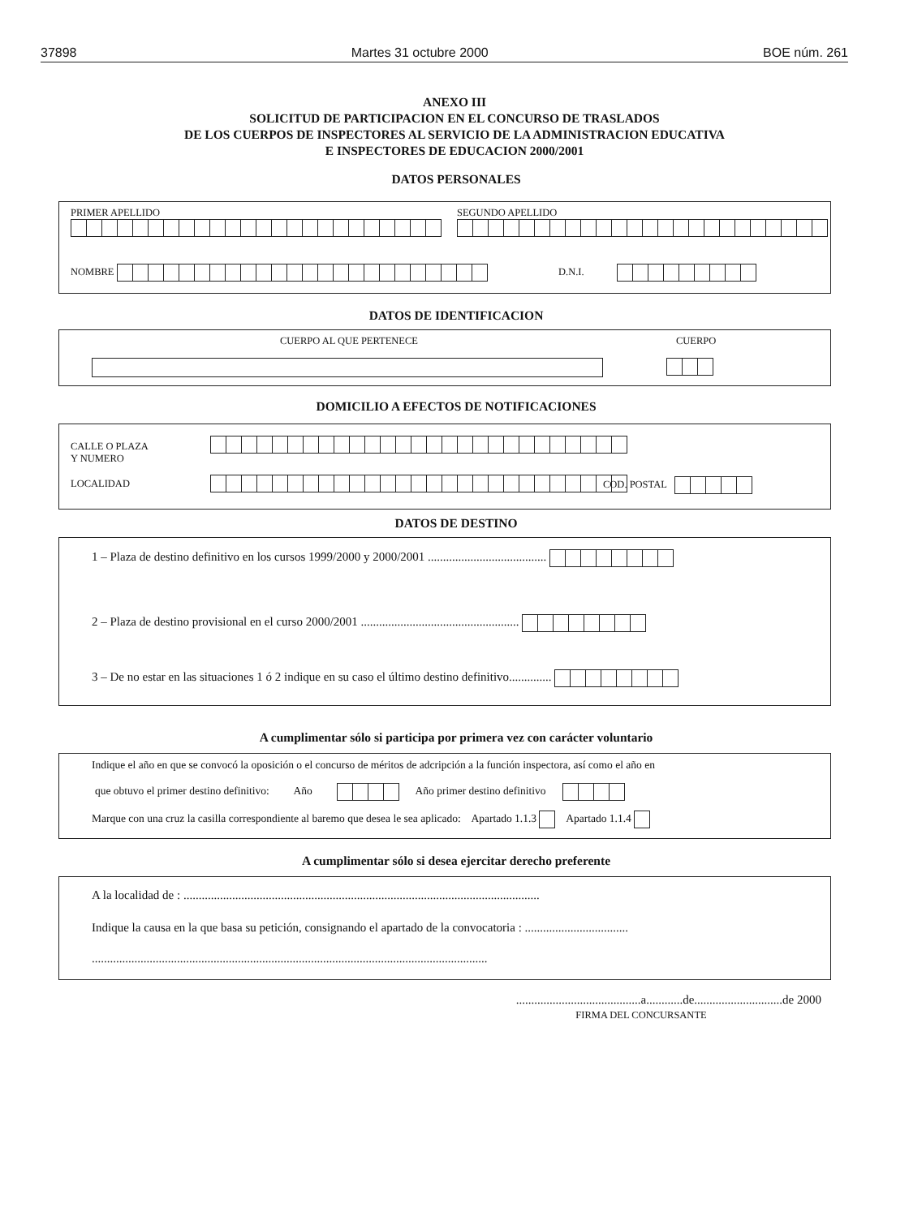37898 Martes 31 octubre 2000 BOE núm. 261
ANEXO III
SOLICITUD DE PARTICIPACION EN EL CONCURSO DE TRASLADOS
DE LOS CUERPOS DE INSPECTORES AL SERVICIO DE LA ADMINISTRACION EDUCATIVA
E INSPECTORES DE EDUCACION 2000/2001
DATOS PERSONALES
PRIMER APELLIDO
SEGUNDO APELLIDO
NOMBRE D.N.I.
DATOS DE IDENTIFICACION
CUERPO AL QUE PERTENECE CUERPO
DOMICILIO A EFECTOS DE NOTIFICACIONES
CALLE O PLAZA
Y NUMERO
LOCALIDAD COD. POSTAL
DATOS DE DESTINO
1 – Plaza de destino definitivo en los cursos 1999/2000 y 2000/2001 .......................................
2 – Plaza de destino provisional en el curso 2000/2001 ....................................................
3 – De no estar en las situaciones 1 ó 2 indique en su caso el último destino definitivo..............
A cumplimentar sólo si participa por primera vez con carácter voluntario
Indique el año en que se convocó la oposición o el concurso de méritos de adcripción a la función inspectora, así como el año en
que obtuvo el primer destino definitivo: Año Año primer destino definitivo
Marque con una cruz la casilla correspondiente al baremo que desea le sea aplicado: Apartado 1.1.3 Apartado 1.1.4
A cumplimentar sólo si desea ejercitar derecho preferente
A la localidad de : .....................................................................................................................
Indique la causa en la que basa su petición, consignando el apartado de la convocatoria : ..................................
..................................................................................................................................
.........................................a............de.............................de 2000
FIRMA DEL CONCURSANTE